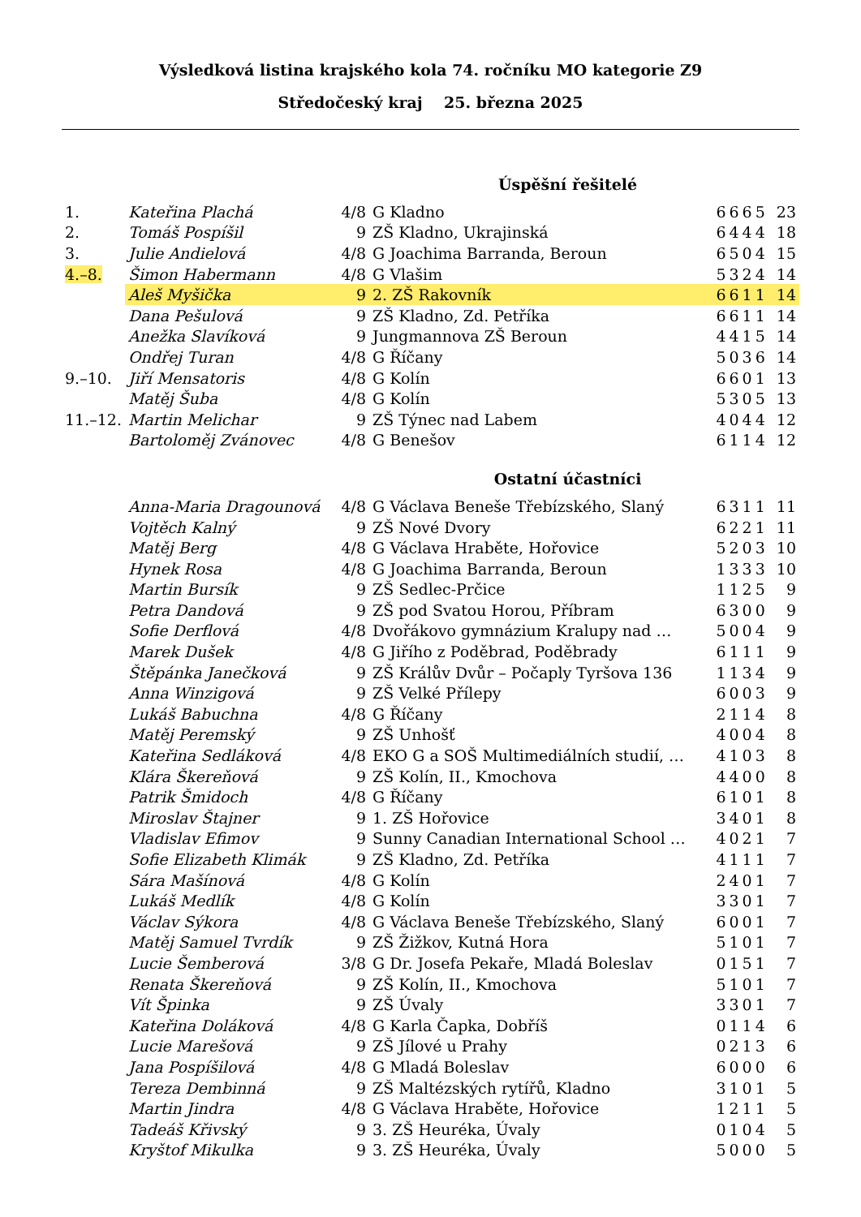Výsledková listina krajského kola 74. ročníku MO kategorie Z9
Středočeský kraj 25. března 2025
| | | Úspěšní řešitelé | | | |
| --- | --- | --- | --- | --- | --- |
| 1. | Kateřina Plachá | 4/8 | G Kladno | 6665 | 23 |
| 2. | Tomáš Pospíšil | 9 | ZŠ Kladno, Ukrajinská | 6444 | 18 |
| 3. | Julie Andielová | 4/8 | G Joachima Barranda, Beroun | 6504 | 15 |
| 4.–8. | Šimon Habermann | 4/8 | G Vlašim | 5324 | 14 |
| | Aleš Myšička | 9 | 2. ZŠ Rakovník | 6611 | 14 |
| | Dana Pešulová | 9 | ZŠ Kladno, Zd. Petříka | 6611 | 14 |
| | Anežka Slavíková | 9 | Jungmannova ZŠ Beroun | 4415 | 14 |
| | Ondřej Turan | 4/8 | G Říčany | 5036 | 14 |
| 9.–10. | Jiří Mensatoris | 4/8 | G Kolín | 6601 | 13 |
| | Matěj Šuba | 4/8 | G Kolín | 5305 | 13 |
| 11.–12. | Martin Melichar | 9 | ZŠ Týnec nad Labem | 4044 | 12 |
| | Bartoloměj Zvánovec | 4/8 | G Benešov | 6114 | 12 |
| | | Ostatní účastníci | | | |
| | Anna-Maria Dragounová | 4/8 | G Václava Beneše Třebízského, Slaný | 6311 | 11 |
| | Vojtěch Kalný | 9 | ZŠ Nové Dvory | 6221 | 11 |
| | Matěj Berg | 4/8 | G Václava Hraběte, Hořovice | 5203 | 10 |
| | Hynek Rosa | 4/8 | G Joachima Barranda, Beroun | 1333 | 10 |
| | Martin Bursík | 9 | ZŠ Sedlec-Prčice | 1125 | 9 |
| | Petra Dandová | 9 | ZŠ pod Svatou Horou, Příbram | 6300 | 9 |
| | Sofie Derflová | 4/8 | Dvořákovo gymnázium Kralupy nad … | 5004 | 9 |
| | Marek Dušek | 4/8 | G Jiřího z Poděbrad, Poděbrady | 6111 | 9 |
| | Štěpánka Janečková | 9 | ZŠ Králův Dvůr – Počaply Tyršova 136 | 1134 | 9 |
| | Anna Winzigová | 9 | ZŠ Velké Přílepy | 6003 | 9 |
| | Lukáš Babuchna | 4/8 | G Říčany | 2114 | 8 |
| | Matěj Peremský | 9 | ZŠ Unhošť | 4004 | 8 |
| | Kateřina Sedláková | 4/8 | EKO G a SOŠ Multimediálních studií, … | 4103 | 8 |
| | Klára Škereňová | 9 | ZŠ Kolín, II., Kmochova | 4400 | 8 |
| | Patrik Šmidoch | 4/8 | G Říčany | 6101 | 8 |
| | Miroslav Štajner | 9 | 1. ZŠ Hořovice | 3401 | 8 |
| | Vladislav Efimov | 9 | Sunny Canadian International School … | 4021 | 7 |
| | Sofie Elizabeth Klimák | 9 | ZŠ Kladno, Zd. Petříka | 4111 | 7 |
| | Sára Mašínová | 4/8 | G Kolín | 2401 | 7 |
| | Lukáš Medlík | 4/8 | G Kolín | 3301 | 7 |
| | Václav Sýkora | 4/8 | G Václava Beneše Třebízského, Slaný | 6001 | 7 |
| | Matěj Samuel Tvrdík | 9 | ZŠ Žižkov, Kutná Hora | 5101 | 7 |
| | Lucie Šemberová | 3/8 | G Dr. Josefa Pekaře, Mladá Boleslav | 0151 | 7 |
| | Renata Škereňová | 9 | ZŠ Kolín, II., Kmochova | 5101 | 7 |
| | Vít Špinka | 9 | ZŠ Úvaly | 3301 | 7 |
| | Kateřina Doláková | 4/8 | G Karla Čapka, Dobříš | 0114 | 6 |
| | Lucie Marešová | 9 | ZŠ Jílové u Prahy | 0213 | 6 |
| | Jana Pospíšilová | 4/8 | G Mladá Boleslav | 6000 | 6 |
| | Tereza Dembinná | 9 | ZŠ Maltézských rytířů, Kladno | 3101 | 5 |
| | Martin Jindra | 4/8 | G Václava Hraběte, Hořovice | 1211 | 5 |
| | Tadeáš Křivský | 9 | 3. ZŠ Heuréka, Úvaly | 0104 | 5 |
| | Kryštof Mikulka | 9 | 3. ZŠ Heuréka, Úvaly | 5000 | 5 |